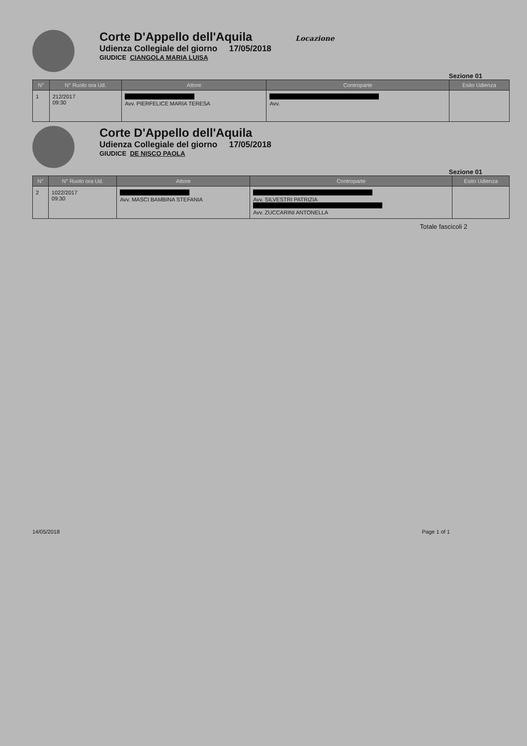Corte D'Appello dell'Aquila Locazione
Udienza Collegiale del giorno 17/05/2018
GIUDICE CIANGOLA MARIA LUISA
Sezione 01
| N° | N° Ruolo ora Ud. | Attore | Controparte | Esito Udienza |
| --- | --- | --- | --- | --- |
| 1 | 212/2017 09:30 | Avv. PIERFELICE MARIA TERESA | Avv. | |
Corte D'Appello dell'Aquila
Udienza Collegiale del giorno 17/05/2018
GIUDICE DE NISCO PAOLA
Sezione 01
| N° | N° Ruolo ora Ud. | Attore | Controparte | Esito Udienza |
| --- | --- | --- | --- | --- |
| 2 | 1022/2017 09:30 | Avv. MASCI BAMBINA STEFANIA | Avv. SILVESTRI PATRIZIA Avv. ZUCCARINI ANTONELLA | |
Totale fascicoli 2
14/05/2018 Page 1 of 1